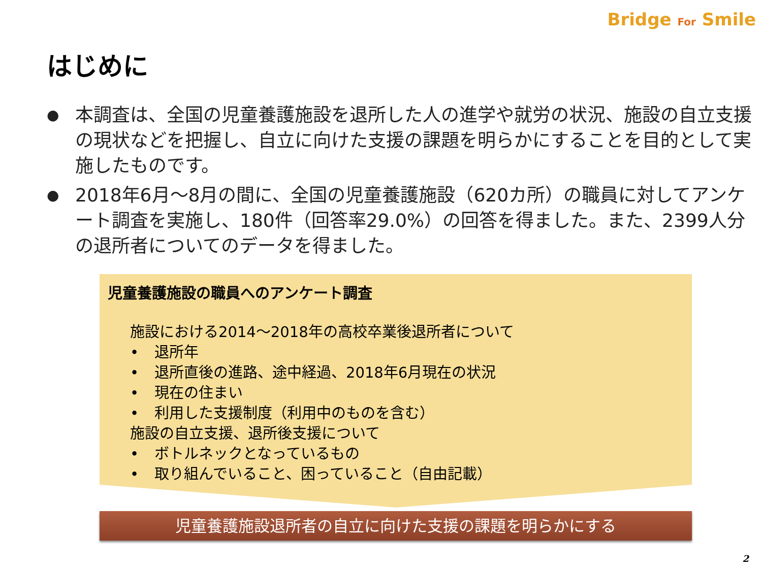Bridge For Smile
はじめに
● 本調査は、全国の児童養護施設を退所した人の進学や就労の状況、施設の自立支援の現状などを把握し、自立に向けた支援の課題を明らかにすることを目的として実施したものです。
● 2018年6月～8月の間に、全国の児童養護施設（620カ所）の職員に対してアンケート調査を実施し、180件（回答率29.0%）の回答を得ました。また、2399人分の退所者についてのデータを得ました。
児童養護施設の職員へのアンケート調査
施設における2014～2018年の高校卒業後退所者について
• 退所年
• 退所直後の進路、途中経過、2018年6月現在の状況
• 現在の住まい
• 利用した支援制度（利用中のものを含む）
施設の自立支援、退所後支援について
• ボトルネックとなっているもの
• 取り組んでいること、困っていること（自由記載）
児童養護施設退所者の自立に向けた支援の課題を明らかにする
2